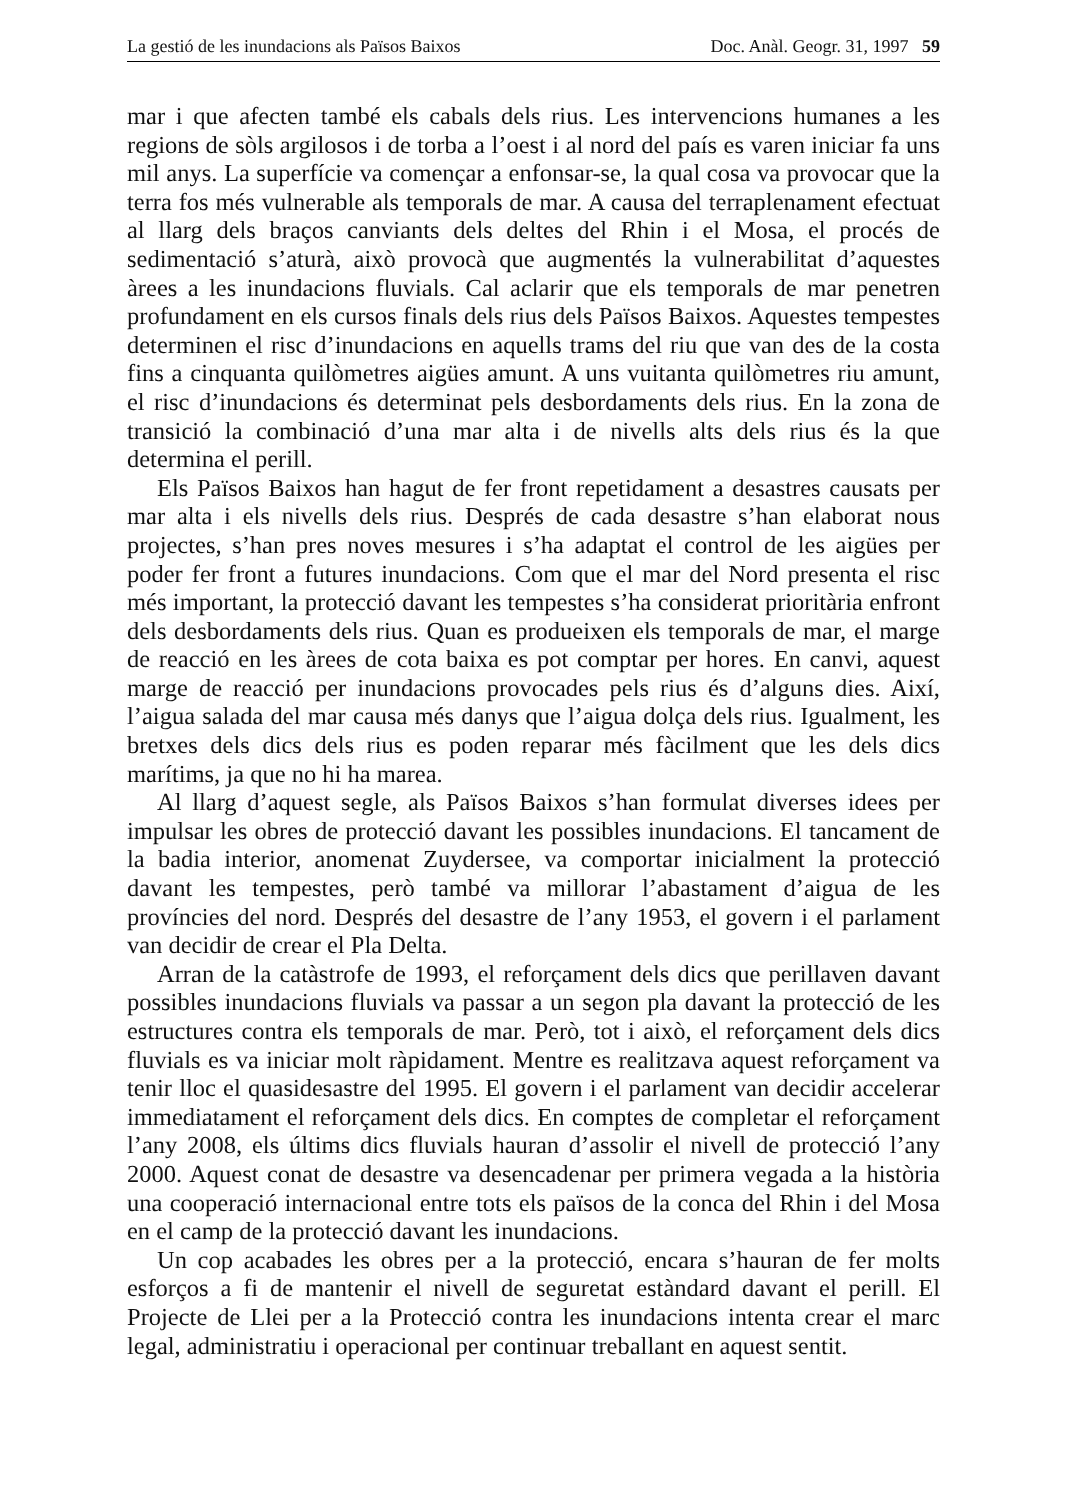La gestió de les inundacions als Països Baixos Doc. Anàl. Geogr. 31, 1997 59
mar i que afecten també els cabals dels rius. Les intervencions humanes a les regions de sòls argilosos i de torba a l’oest i al nord del país es varen iniciar fa uns mil anys. La superfície va començar a enfonsar-se, la qual cosa va provocar que la terra fos més vulnerable als temporals de mar. A causa del terraplenament efectuat al llarg dels braços canviants dels deltes del Rhin i el Mosa, el procés de sedimentació s’aturà, això provocà que augmentés la vulnerabilitat d’aquestes àrees a les inundacions fluvials. Cal aclarir que els temporals de mar penetren profundament en els cursos finals dels rius dels Països Baixos. Aquestes tempestes determinen el risc d’inundacions en aquells trams del riu que van des de la costa fins a cinquanta quilòmetres aigües amunt. A uns vuitanta quilòmetres riu amunt, el risc d’inundacions és determinat pels desbordaments dels rius. En la zona de transició la combinació d’una mar alta i de nivells alts dels rius és la que determina el perill.
Els Països Baixos han hagut de fer front repetidament a desastres causats per mar alta i els nivells dels rius. Després de cada desastre s’han elaborat nous projectes, s’han pres noves mesures i s’ha adaptat el control de les aigües per poder fer front a futures inundacions. Com que el mar del Nord presenta el risc més important, la protecció davant les tempestes s’ha considerat prioritària enfront dels desbordaments dels rius. Quan es produeixen els temporals de mar, el marge de reacció en les àrees de cota baixa es pot comptar per hores. En canvi, aquest marge de reacció per inundacions provocades pels rius és d’alguns dies. Així, l’aigua salada del mar causa més danys que l’aigua dolça dels rius. Igualment, les bretxes dels dics dels rius es poden reparar més fàcilment que les dels dics marítims, ja que no hi ha marea.
Al llarg d’aquest segle, als Països Baixos s’han formulat diverses idees per impulsar les obres de protecció davant les possibles inundacions. El tancament de la badia interior, anomenat Zuydersee, va comportar inicialment la protecció davant les tempestes, però també va millorar l’abastament d’aigua de les províncies del nord. Després del desastre de l’any 1953, el govern i el parlament van decidir de crear el Pla Delta.
Arran de la catàstrofe de 1993, el reforçament dels dics que perillaven davant possibles inundacions fluvials va passar a un segon pla davant la protecció de les estructures contra els temporals de mar. Però, tot i això, el reforçament dels dics fluvials es va iniciar molt ràpidament. Mentre es realitzava aquest reforçament va tenir lloc el quasidesastre del 1995. El govern i el parlament van decidir accelerar immediatament el reforçament dels dics. En comptes de completar el reforçament l’any 2008, els últims dics fluvials hauran d’assolir el nivell de protecció l’any 2000. Aquest conat de desastre va desencadenar per primera vegada a la història una cooperació internacional entre tots els països de la conca del Rhin i del Mosa en el camp de la protecció davant les inundacions.
Un cop acabades les obres per a la protecció, encara s’hauran de fer molts esforços a fi de mantenir el nivell de seguretat estàndard davant el perill. El Projecte de Llei per a la Protecció contra les inundacions intenta crear el marc legal, administratiu i operacional per continuar treballant en aquest sentit.